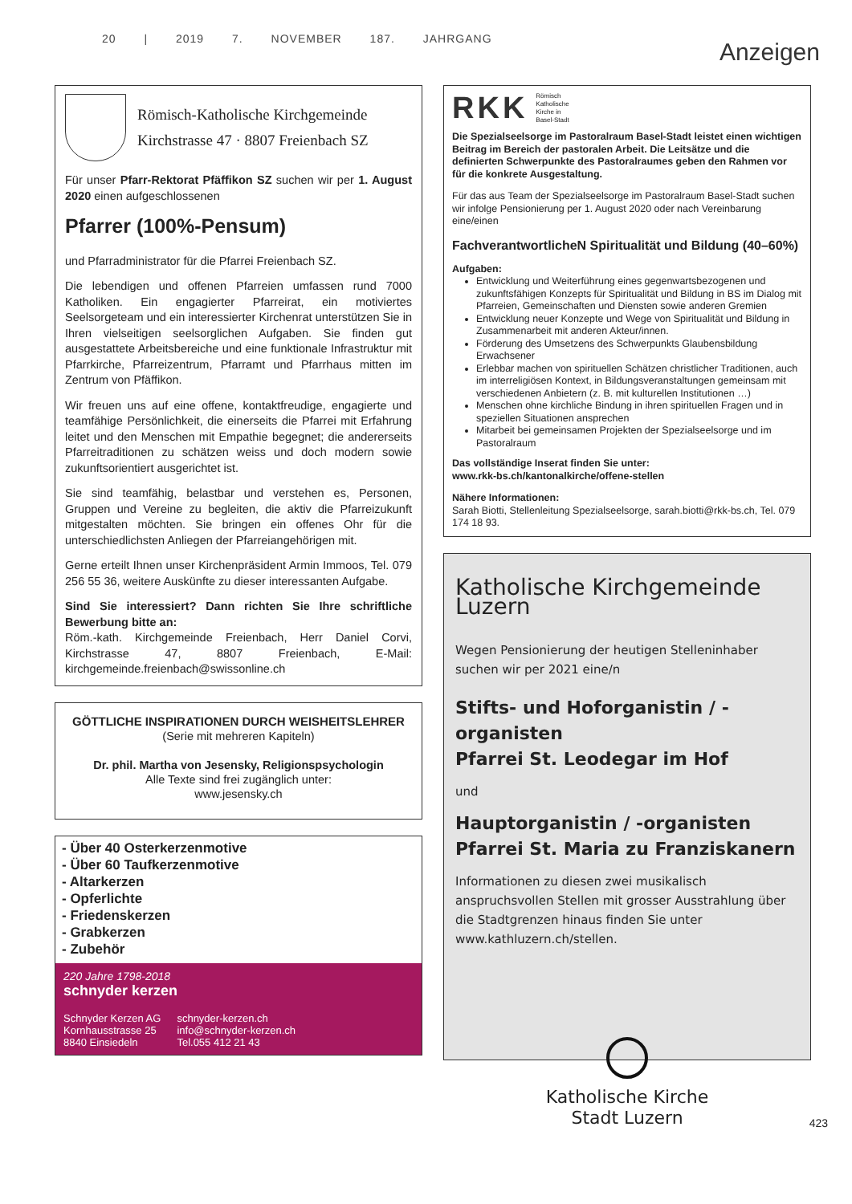20 | 2019 7. NOVEMBER 187. JAHRGANG
Anzeigen
Römisch-Katholische Kirchgemeinde
Kirchstrasse 47 · 8807 Freienbach SZ
Für unser Pfarr-Rektorat Pfäffikon SZ suchen wir per 1. August 2020 einen aufgeschlossenen
Pfarrer (100%-Pensum)
und Pfarradministrator für die Pfarrei Freienbach SZ.
Die lebendigen und offenen Pfarreien umfassen rund 7000 Katholiken. Ein engagierter Pfarreirat, ein motiviertes Seelsorgeteam und ein interessierter Kirchenrat unterstützen Sie in Ihren vielseitigen seelsorglichen Aufgaben. Sie finden gut ausgestattete Arbeitsbereiche und eine funktionale Infrastruktur mit Pfarrkirche, Pfarreizentrum, Pfarramt und Pfarrhaus mitten im Zentrum von Pfäffikon.
Wir freuen uns auf eine offene, kontaktfreudige, engagierte und teamfähige Persönlichkeit, die einerseits die Pfarrei mit Erfahrung leitet und den Menschen mit Empathie begegnet; die andererseits Pfarreitraditionen zu schätzen weiss und doch modern sowie zukunftsorientiert ausgerichtet ist.
Sie sind teamfähig, belastbar und verstehen es, Personen, Gruppen und Vereine zu begleiten, die aktiv die Pfarreizukunft mitgestalten möchten. Sie bringen ein offenes Ohr für die unterschiedlichsten Anliegen der Pfarreiangehörigen mit.
Gerne erteilt Ihnen unser Kirchenpräsident Armin Immoos, Tel. 079 256 55 36, weitere Auskünfte zu dieser interessanten Aufgabe.
Sind Sie interessiert? Dann richten Sie Ihre schriftliche Bewerbung bitte an:
Röm.-kath. Kirchgemeinde Freienbach, Herr Daniel Corvi, Kirchstrasse 47, 8807 Freienbach, E-Mail: kirchgemeinde.freienbach@swissonline.ch
GÖTTLICHE INSPIRATIONEN DURCH WEISHEITSLEHRER
(Serie mit mehreren Kapiteln)
Dr. phil. Martha von Jesensky, Religionspsychologin
Alle Texte sind frei zugänglich unter:
www.jesensky.ch
- Über 40 Osterkerzenmotive
- Über 60 Taufkerzenmotive
- Altarkerzen
- Opferlichte
- Friedenskerzen
- Grabkerzen
- Zubehör
220 Jahre 1798-2018
schnyder kerzen
Schnyder Kerzen AG
Kornhausstrasse 25
8840 Einsiedeln
schnyder-kerzen.ch
info@schnyder-kerzen.ch
Tel.055 412 21 43
RKK Römisch
Katholische
Kirche in
Basel-Stadt
Die Spezialseelsorge im Pastoralraum Basel-Stadt leistet einen wichtigen Beitrag im Bereich der pastoralen Arbeit. Die Leitsätze und die definierten Schwerpunkte des Pastoralraumes geben den Rahmen vor für die konkrete Ausgestaltung.
Für das aus Team der Spezialseelsorge im Pastoralraum Basel-Stadt suchen wir infolge Pensionierung per 1. August 2020 oder nach Vereinbarung eine/einen
FachverantwortlicheN Spiritualität und Bildung (40–60%)
Aufgaben:
Entwicklung und Weiterführung eines gegenwartsbezogenen und zukunftsfähigen Konzepts für Spiritualität und Bildung in BS im Dialog mit Pfarreien, Gemeinschaften und Diensten sowie anderen Gremien
Entwicklung neuer Konzepte und Wege von Spiritualität und Bildung in Zusammenarbeit mit anderen Akteur/innen.
Förderung des Umsetzens des Schwerpunkts Glaubensbildung Erwachsener
Erlebbar machen von spirituellen Schätzen christlicher Traditionen, auch im interreligiösen Kontext, in Bildungsveranstaltungen gemeinsam mit verschiedenen Anbietern (z. B. mit kulturellen Institutionen …)
Menschen ohne kirchliche Bindung in ihren spirituellen Fragen und in speziellen Situationen ansprechen
Mitarbeit bei gemeinsamen Projekten der Spezialseelsorge und im Pastoralraum
Das vollständige Inserat finden Sie unter:
www.rkk-bs.ch/kantonalkirche/offene-stellen
Nähere Informationen:
Sarah Biotti, Stellenleitung Spezialseelsorge, sarah.biotti@rkk-bs.ch, Tel. 079 174 18 93.
Katholische Kirchgemeinde Luzern
Wegen Pensionierung der heutigen Stelleninhaber suchen wir per 2021 eine/n
Stifts- und Hoforganistin / -organisten
Pfarrei St. Leodegar im Hof
und
Hauptorganistin / -organisten
Pfarrei St. Maria zu Franziskanern
Informationen zu diesen zwei musikalisch anspruchsvollen Stellen mit grosser Ausstrahlung über die Stadtgrenzen hinaus finden Sie unter www.kathluzern.ch/stellen.
Katholische Kirche
Stadt Luzern
423